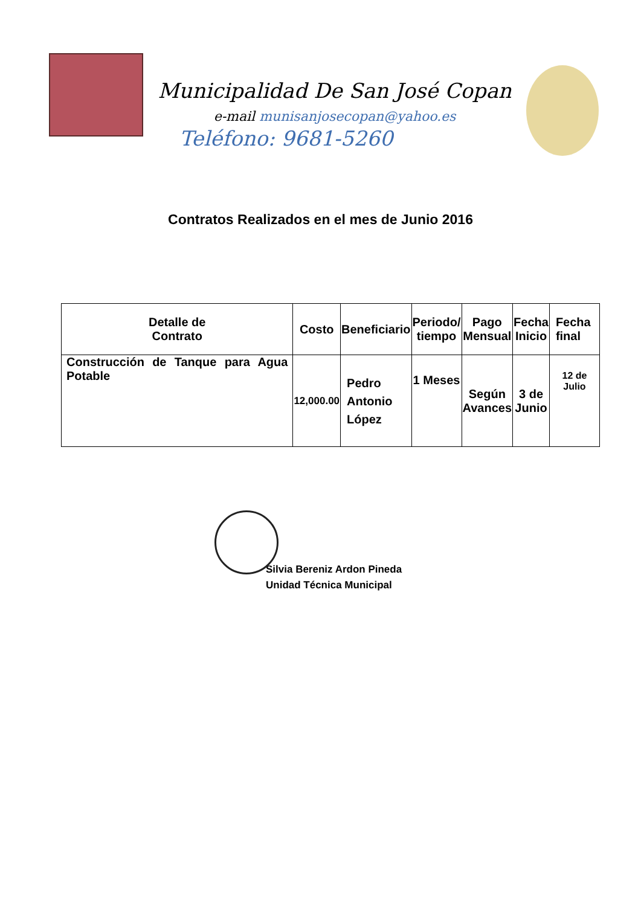Municipalidad De San José Copan
e-mail munisanjosecopan@yahoo.es
Teléfono: 9681-5260
Contratos Realizados en el mes de Junio 2016
| Detalle de Contrato | Costo | Beneficiario | Periodo/ tiempo | Pago Mensual | Fecha Inicio | Fecha final |
| --- | --- | --- | --- | --- | --- | --- |
| Construcción de Tanque para Agua Potable | 12,000.00 | Pedro Antonio López | 1 Meses | Según Avances | 3 de Junio | 12 de Julio |
Silvia Bereniz Ardon Pineda
Unidad Técnica Municipal